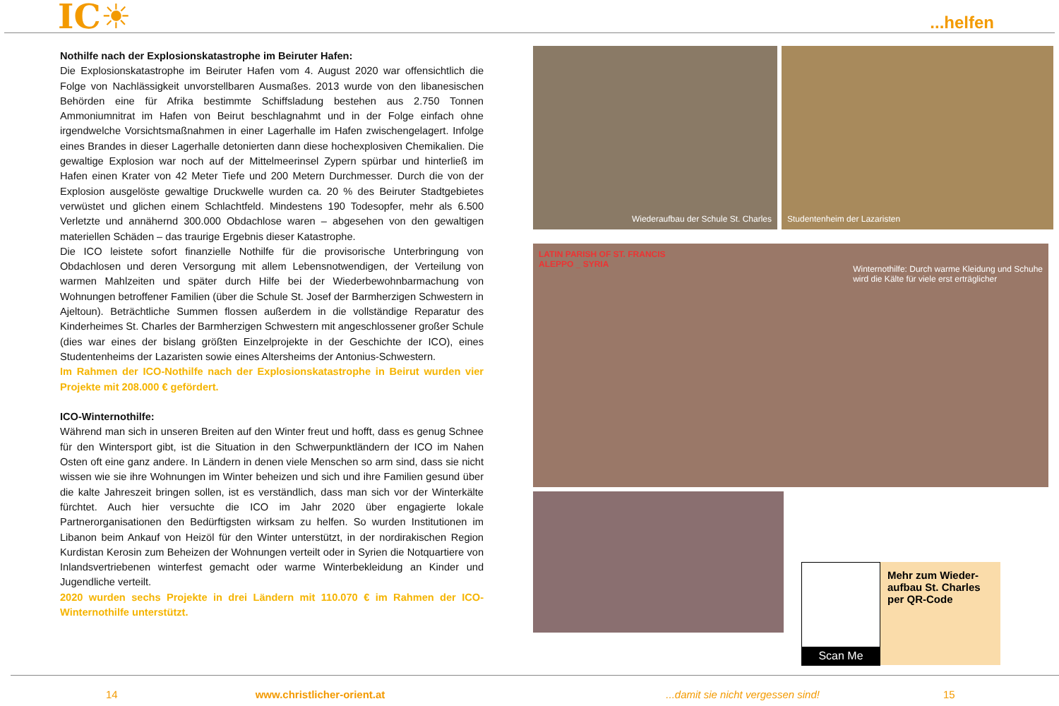IC☀
...helfen
Nothilfe nach der Explosionskatastrophe im Beiruter Hafen:
Die Explosionskatastrophe im Beiruter Hafen vom 4. August 2020 war offensichtlich die Folge von Nachlässigkeit unvorstellbaren Ausmaßes. 2013 wurde von den libanesischen Behörden eine für Afrika bestimmte Schiffsladung bestehen aus 2.750 Tonnen Ammoniumnitrat im Hafen von Beirut beschlagnahmt und in der Folge einfach ohne irgendwelche Vorsichtsmaßnahmen in einer Lagerhalle im Hafen zwischengelagert. Infolge eines Brandes in dieser Lagerhalle detonierten dann diese hochexplosiven Chemikalien. Die gewaltige Explosion war noch auf der Mittelmeerinsel Zypern spürbar und hinterließ im Hafen einen Krater von 42 Meter Tiefe und 200 Metern Durchmesser. Durch die von der Explosion ausgelöste gewaltige Druckwelle wurden ca. 20 % des Beiruter Stadtgebietes verwüstet und glichen einem Schlachtfeld. Mindestens 190 Todesopfer, mehr als 6.500 Verletzte und annähernd 300.000 Obdachlose waren – abgesehen von den gewaltigen materiellen Schäden – das traurige Ergebnis dieser Katastrophe.
Die ICO leistete sofort finanzielle Nothilfe für die provisorische Unterbringung von Obdachlosen und deren Versorgung mit allem Lebensnotwendigen, der Verteilung von warmen Mahlzeiten und später durch Hilfe bei der Wiederbewohnbarmachung von Wohnungen betroffener Familien (über die Schule St. Josef der Barmherzigen Schwestern in Ajeltoun). Beträchtliche Summen flossen außerdem in die vollständige Reparatur des Kinderheimes St. Charles der Barmherzigen Schwestern mit angeschlossener großer Schule (dies war eines der bislang größten Einzelprojekte in der Geschichte der ICO), eines Studentenheims der Lazaristen sowie eines Altersheims der Antonius-Schwestern.
Im Rahmen der ICO-Nothilfe nach der Explosionskatastrophe in Beirut wurden vier Projekte mit 208.000 € gefördert.
ICO-Winternothilfe:
Während man sich in unseren Breiten auf den Winter freut und hofft, dass es genug Schnee für den Wintersport gibt, ist die Situation in den Schwerpunktländern der ICO im Nahen Osten oft eine ganz andere. In Ländern in denen viele Menschen so arm sind, dass sie nicht wissen wie sie ihre Wohnungen im Winter beheizen und sich und ihre Familien gesund über die kalte Jahreszeit bringen sollen, ist es verständlich, dass man sich vor der Winterkälte fürchtet. Auch hier versuchte die ICO im Jahr 2020 über engagierte lokale Partnerorganisationen den Bedürftigsten wirksam zu helfen. So wurden Institutionen im Libanon beim Ankauf von Heizöl für den Winter unterstützt, in der nordirakischen Region Kurdistan Kerosin zum Beheizen der Wohnungen verteilt oder in Syrien die Notquartiere von Inlandsvertriebenen winterfest gemacht oder warme Winterbekleidung an Kinder und Jugendliche verteilt.
2020 wurden sechs Projekte in drei Ländern mit 110.070 € im Rahmen der ICO-Winternothilfe unterstützt.
Wiederaufbau der Schule St. Charles Studentenheim der Lazaristen
LATIN PARISH OF ST. FRANCIS
ALEPPO _ SYRIA
Winternothilfe: Durch warme Kleidung und Schuhe
wird die Kälte für viele erst erträglicher
Scan Me
Mehr zum Wieder-aufbau St. Charles per QR-Code
14 www.christlicher-orient.at...damit sie nicht vergessen sind! 15